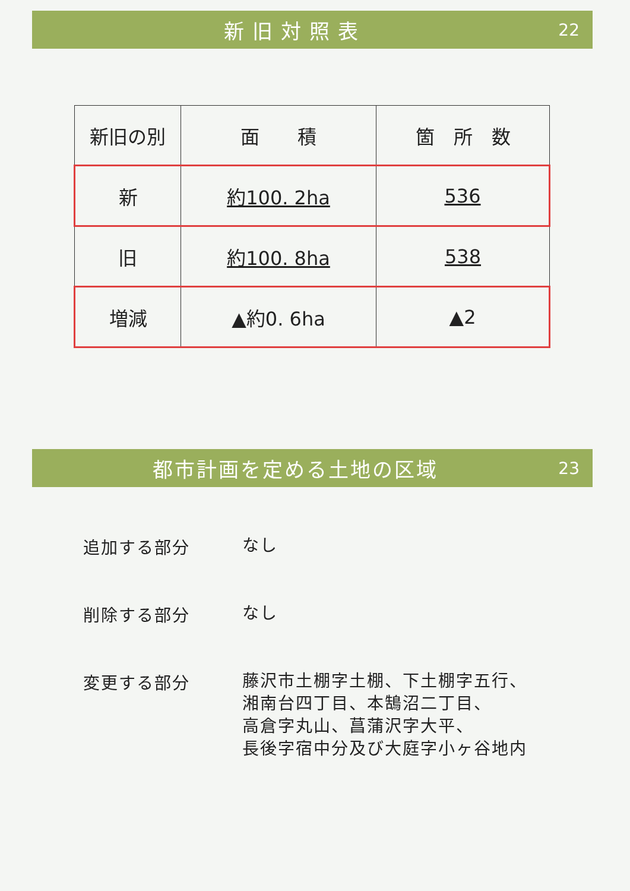新旧対照表 22
| 新旧の別 | 面 積 | 箇 所 数 |
| 新 | 約100. 2ha | 536 |
| 旧 | 約100. 8ha | 538 |
| 増減 | ▲約0. 6ha | ▲2 |
都市計画を定める土地の区域 23
追加する部分
なし
削除する部分
なし
変更する部分
藤沢市土棚字土棚、下土棚字五行、
湘南台四丁目、本鵠沼二丁目、
高倉字丸山、菖蒲沢字大平、
長後字宿中分及び大庭字小ヶ谷地内